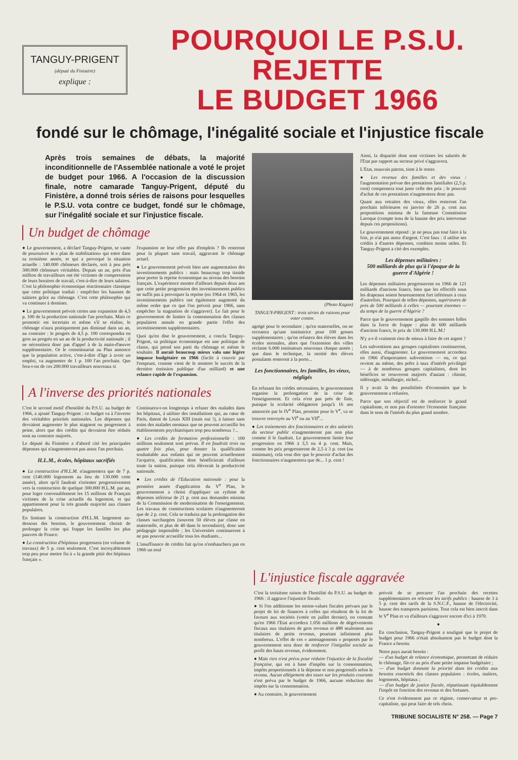TANGUY-PRIGENT
(député du Finistère)
explique :
POURQUOI LE P.S.U. REJETTE
LE BUDGET 1966
fondé sur le chômage, l'inégalité sociale et l'injustice fiscale
Après trois semaines de débats, la majorité inconditionnelle de l'Assemblée nationale a voté le projet de budget pour 1966. A l'occasion de la discussion finale, notre camarade Tanguy-Prigent, député du Finistère, a donné trois séries de raisons pour lesquelles le P.S.U. vota contre ce budget, fondé sur le chômage, sur l'inégalité sociale et sur l'injustice fiscale.
Un budget de chômage
● Le gouvernement, a déclaré Tanguy-Prigent, se vante de poursuivre le « plan de stabilisation» qui entre dans sa troisième année, et qui a provoqué la situation actuelle : 140.000 chômeurs déclarés, soit à peu près 300.000 chômeurs véritables. Depuis un an, près d'un million de travailleurs ont été victimes de compressions de leurs horaires de travail, c'est-à-dire de leurs salaires. C'est la philosophie économique réactionnaire classique que cette politique traduit : empêcher les hausses de salaires grâce au chômage. C'est cette philosophie qui va continuer à dominer.
● Le gouvernement prévoit certes une expansion de 4,5 p. 100 de la production nationale l'an prochain. Mais ce pronostic est incertain et même s'il se réalise, le chômage n'aura pratiquement pas diminué dans un an, au contraire : le progrès de 4,5 p. 100 correspondra en gros au progrès en un an de la productivité nationale ; il ne nécessitera donc pas d'appel à de la main-d'œuvre supplémentaire. Or le commissariat au Plan annonce que la population active, c'est-à-dire d'âge à avoir un emploi, va augmenter de 1 p. 100 l'an prochain. Que fera-t-on de ces 200.000 travailleurs nouveaux si
l'expansion ne leur offre pas d'emplois ? Ils resteront pour la plupart sans travail, aggravant le chômage actuel.
● Le gouvernement prévoit bien une augmentation des investissements publics : mais beaucoup trop timide pour porter la reprise économique au niveau des besoins français. L'expérience montre d'ailleurs depuis deux ans que cette petite progression des investissements publics ne suffit pas à provoquer la reprise (en 1964 et 1965, les investissements publics ont également augmenté du même ordre que ce que l'on prévoit pour 1966, sans empêcher la stagnation de s'aggraver). Le fait pour le gouvernement de limiter la consommation des classes populaires annule en grande partie l'effet des investissements supplémentaires.
Quoi qu'en dise le gouvernement, a conclu Tanguy-Prigent, sa politique économique est une politique de classe, qui prend son parti du chômage et même le souhaite. Il aurait beaucoup mieux valu une légère impasse budgétaire en 1966 (facile à couvrir par l'emprunt, comme vient de le montrer le succès de la dernière émission publique d'un milliard) et une relance rapide de l'expansion.
A l'inverse des priorités nationales
C'est le second motif d'hostilité du P.S.U. au budget de 1966, a ajouté Tanguy-Prigent : ce budget va à l'inverse des véritables priorités nationales. Les dépenses qui devraient augmenter le plus stagnent ou progressent à peine, alors que des crédits qui devraient être réduits sont au contraire majorés.
Le député du Finistère a d'abord cité les principales dépenses qui n'augmenteront pas assez l'an prochain.
H.L.M., écoles, hôpitaux sacrifiés
● La construction d'H.L.M. n'augmentera que de 7 p. cent (140.000 logements au lieu de 130.000 cette année), alors qu'il faudrait s'orienter progressivement vers la construction de quelque 300.000 H.L.M. par an, pour loger convenablement les 15 millions de Français victimes de la crise actuelle du logement, et qui appartiennent pour la très grande majorité aux classes populaires.
En limitant la construction d'H.L.M. largement au-dessous des besoins, le gouvernement choisit de prolonger la crise qui frappe les familles les plus pauvres de France.
● La construction d'hôpitaux progressera (en volume de travaux) de 5 p. cent seulement. C'est incroyablement trop peu pour mettre fin à « la grande pitié des hôpitaux français ».
Continuera-t-on longtemps à refuser des malades dans les hôpitaux, à utiliser des installations qui, au cœur de Paris, datent de Louis XIII (mais oui !), à laisser sans soins des malades mentaux que ne peuvent accueillir les établissements psychiatriques trop peu nombreux ?...
● Les crédits de formation professionnelle : 100 millions seulement sont prévus. Il en faudrait trois ou quatre fois plus, pour donner la qualification souhaitable aux enfants qui ne peuvent actuellement l'acquérir, qualification dont bénéficierait d'ailleurs toute la nation, puisque cela élèverait la productivité nationale.
● Les crédits de l'Education nationale : pour la première année d'application du V<sup>e</sup> Plan, le gouvernement a choisi d'appliquer un rythme de dépenses inférieur de 21 p. cent aux demandes minima de la Commission de modernisation de l'enseignement. Les travaux de constructions scolaires n'augmenteront que de 2 p. cent. Cela se traduira par la prolongation des classes surchargées (souvent 50 élèves par classe en maternelle, et plus de 40 dans le secondaire), donc une pédagogie impossible ; les Universités continueront à ne pas pouvoir accueillir tous les étudiants...
L'insuffisance de crédits fait qu'on n'embauchera pas en 1966 un seul
(Photo Kagan)
TANGUY-PRIGENT : trois séries de raisons pour voter contre.
agrégé pour le secondaire ; qu'en maternelles, on ne recrutera qu'une institutrice pour 100 gosses supplémentaires ; qu'on refusera des élèves dans les écoles normales, alors que l'extension des villes réclame 6.000 instituteurs nouveaux chaque année ; que dans le technique, la moitié des élèves postulants resteront à la porte...
Les fonctionnaires, les familles, les vieux, négligés
En refusant les crédits nécessaires, le gouvernement organise la prolongation de la crise de l'enseignement. Et cela n'est pas près de finir, puisque la scolarité obligatoire jusqu'à 16 ans annoncée par le IV<sup>e</sup> Plan, promise pour le V<sup>e</sup>, va se trouver renvoyée au VI<sup>e</sup> ou au VII<sup>e</sup>...
● Les traitements des fonctionnaires et des salariés du secteur public n'augmenteront pas non plus comme il le faudrait. Le gouvernement limite leur progression en 1966 à 3,5 ou 4 p. cent. Mais, comme les prix progresseront de 2,5 à 3 p. cent (au minimum), cela veut dire que le pouvoir d'achat des fonctionnaires n'augmentera que de... 1 p. cent !
Ainsi, la disparité dont sont victimes les salariés de l'Etat par rapport au secteur privé s'aggravera.
L'Etat, mauvais patron, tient à le rester.
● Les revenus des familles et des vieux : l'augmentation prévue des prestations familiales (2,5 p. cent) compensera tout juste celle des prix ; le pouvoir d'achat de ces prestations n'augmentera donc pas.
Quant aux retraites des vieux, elles resteront l'an prochain inférieures en janvier de 26 p. cent aux propositions minima de la fameuse Commission Laroque (compte tenu de la hausse des prix intervenue depuis ces propositions).
Le gouvernement répond : je ne peux pas tout faire à la fois, je n'ai pas assez d'argent. C'est faux : il utilise ses crédits à d'autres dépenses, combien moins utiles. Et Tanguy-Prigent a cité des exemples.
Les dépenses militaires :
500 milliards de plus qu'à l'époque de la guerre d'Algérie !
Les dépenses militaires progresseront en 1966 de 121 milliards d'anciens francs, bien que les effectifs sous les drapeaux soient heureusement fort inférieurs à ceux d'autrefois. Pourquoi de telles dépenses, supérieures de près de 500 milliards à celles — pourtant énormes — du temps de la guerre d'Algérie ?
Parce que le gouvernement gaspille des sommes folles dans la force de frappe : plus de 600 milliards d'anciens francs, le prix de 130.000 H.L.M.!
N'y a-t-il vraiment rien de mieux à faire de cet argent ?
Les subventions aux groupes capitalistes continueront, elles aussi, d'augmenter. Le gouvernement accordera en 1966 d'importantes subventions — ou, ce qui revient au même, des prêts à taux d'intérêt privilégié — à de nombreux groupes capitalistes, dont les bénéfices se trouveront majorés d'autant : chimie, sidérurgie, métallurgie, nickel...
Il y avait là des possibilités d'économies que le gouvernement a refusées.
Parce que son objectif est de renforcer le grand capitalisme, et non pas d'orienter l'économie française dans le sens de l'intérêt du plus grand nombre.
L'injustice fiscale aggravée
C'est la troisième raison de l'hostilité du P.S.U. au budget de 1966 : il aggrave l'injustice fiscale.
● Si l'on additionne les moins-values fiscales prévues par le projet de loi de finances à celles qui résultent de la loi de faveurs aux sociétés (votée en juillet dernier), on constate qu'en 1966 l'Etat accordera 1.056 millions de dégrèvements fiscaux aux titulaires de gros revenus et 488 seulement aux titulaires de petits revenus, pourtant infiniment plus nombreux. L'effet de ces « aménagements » proposés par le gouvernement sera donc de renforcer l'inégalité sociale au profit des hauts revenus, évidemment.
● Mais rien n'est prévu pour réduire l'injustice de la fiscalité française, qui est à base d'impôts sur la consommation, impôts proportionnels à la dépense et non progressifs selon le revenu. Aucun allégement des taxes sur les produits courants n'est prévu par le budget de 1966, aucune réduction des impôts sur la consommation.
● Au contraire, le gouvernement
prévoit de se procurer l'an prochain des recettes supplémentaires en relevant les tarifs publics : hausse de 3 à 5 p. cent des tarifs de la S.N.C.F., hausse de l'électricité, hausse des transports parisiens. Tout cela est bien inscrit dans le V<sup>e</sup> Plan et va d'ailleurs s'aggraver encore d'ici à 1970.
●
En conclusion, Tanguy-Prigent a souligné que le projet de budget pour 1966 n'était absolument pas le budget dont la France a besoin.
Notre pays aurait besoin :
— d'un budget de relance économique, permettant de réduire le chômage, fût-ce au prix d'une petite impasse budgétaire ;
— d'un budget donnant la priorité dans les crédits aux besoins essentiels des classes populaires : écoles, maîtres, logements, hôpitaux ;
— d'un budget de justice fiscale, répartissant équitablement l'impôt en fonction des revenus et des fortunes.
Ce n'est évidemment pas ce régime, conservateur et pro-capitaliste, qui peut faire de tels choix.
TRIBUNE SOCIALISTE N° 258. — Page 7